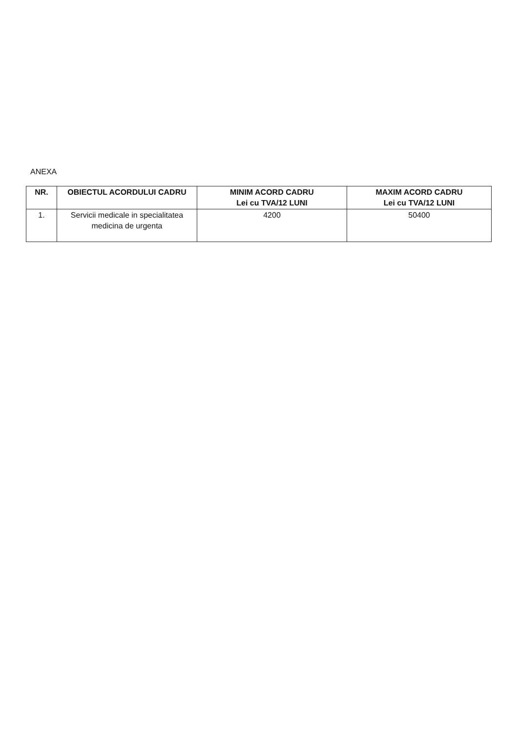ANEXA
| NR. | OBIECTUL ACORDULUI CADRU | MINIM ACORD CADRU Lei cu TVA/12 LUNI | MAXIM ACORD CADRU Lei cu TVA/12 LUNI |
| --- | --- | --- | --- |
| 1. | Servicii medicale in specialitatea medicina de urgenta | 4200 | 50400 |